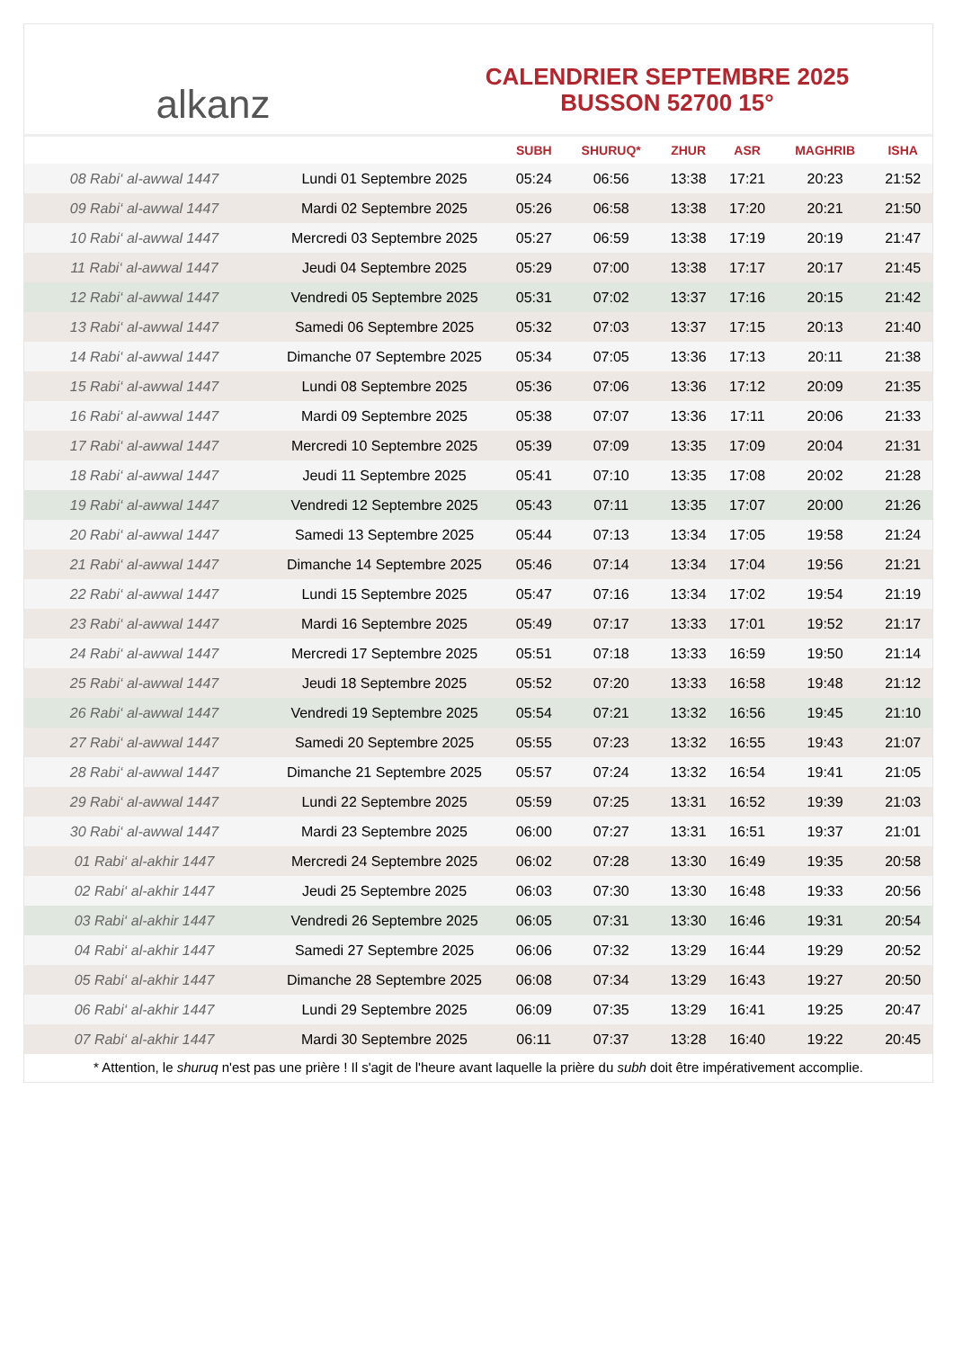alkanz
CALENDRIER SEPTEMBRE 2025
BUSSON 52700 15°
| | | SUBH | SHURUQ* | ZHUR | ASR | MAGHRIB | ISHA |
| --- | --- | --- | --- | --- | --- | --- | --- |
| 08 Rabi‘ al-awwal 1447 | Lundi 01 Septembre 2025 | 05:24 | 06:56 | 13:38 | 17:21 | 20:23 | 21:52 |
| 09 Rabi‘ al-awwal 1447 | Mardi 02 Septembre 2025 | 05:26 | 06:58 | 13:38 | 17:20 | 20:21 | 21:50 |
| 10 Rabi‘ al-awwal 1447 | Mercredi 03 Septembre 2025 | 05:27 | 06:59 | 13:38 | 17:19 | 20:19 | 21:47 |
| 11 Rabi‘ al-awwal 1447 | Jeudi 04 Septembre 2025 | 05:29 | 07:00 | 13:38 | 17:17 | 20:17 | 21:45 |
| 12 Rabi‘ al-awwal 1447 | Vendredi 05 Septembre 2025 | 05:31 | 07:02 | 13:37 | 17:16 | 20:15 | 21:42 |
| 13 Rabi‘ al-awwal 1447 | Samedi 06 Septembre 2025 | 05:32 | 07:03 | 13:37 | 17:15 | 20:13 | 21:40 |
| 14 Rabi‘ al-awwal 1447 | Dimanche 07 Septembre 2025 | 05:34 | 07:05 | 13:36 | 17:13 | 20:11 | 21:38 |
| 15 Rabi‘ al-awwal 1447 | Lundi 08 Septembre 2025 | 05:36 | 07:06 | 13:36 | 17:12 | 20:09 | 21:35 |
| 16 Rabi‘ al-awwal 1447 | Mardi 09 Septembre 2025 | 05:38 | 07:07 | 13:36 | 17:11 | 20:06 | 21:33 |
| 17 Rabi‘ al-awwal 1447 | Mercredi 10 Septembre 2025 | 05:39 | 07:09 | 13:35 | 17:09 | 20:04 | 21:31 |
| 18 Rabi‘ al-awwal 1447 | Jeudi 11 Septembre 2025 | 05:41 | 07:10 | 13:35 | 17:08 | 20:02 | 21:28 |
| 19 Rabi‘ al-awwal 1447 | Vendredi 12 Septembre 2025 | 05:43 | 07:11 | 13:35 | 17:07 | 20:00 | 21:26 |
| 20 Rabi‘ al-awwal 1447 | Samedi 13 Septembre 2025 | 05:44 | 07:13 | 13:34 | 17:05 | 19:58 | 21:24 |
| 21 Rabi‘ al-awwal 1447 | Dimanche 14 Septembre 2025 | 05:46 | 07:14 | 13:34 | 17:04 | 19:56 | 21:21 |
| 22 Rabi‘ al-awwal 1447 | Lundi 15 Septembre 2025 | 05:47 | 07:16 | 13:34 | 17:02 | 19:54 | 21:19 |
| 23 Rabi‘ al-awwal 1447 | Mardi 16 Septembre 2025 | 05:49 | 07:17 | 13:33 | 17:01 | 19:52 | 21:17 |
| 24 Rabi‘ al-awwal 1447 | Mercredi 17 Septembre 2025 | 05:51 | 07:18 | 13:33 | 16:59 | 19:50 | 21:14 |
| 25 Rabi‘ al-awwal 1447 | Jeudi 18 Septembre 2025 | 05:52 | 07:20 | 13:33 | 16:58 | 19:48 | 21:12 |
| 26 Rabi‘ al-awwal 1447 | Vendredi 19 Septembre 2025 | 05:54 | 07:21 | 13:32 | 16:56 | 19:45 | 21:10 |
| 27 Rabi‘ al-awwal 1447 | Samedi 20 Septembre 2025 | 05:55 | 07:23 | 13:32 | 16:55 | 19:43 | 21:07 |
| 28 Rabi‘ al-awwal 1447 | Dimanche 21 Septembre 2025 | 05:57 | 07:24 | 13:32 | 16:54 | 19:41 | 21:05 |
| 29 Rabi‘ al-awwal 1447 | Lundi 22 Septembre 2025 | 05:59 | 07:25 | 13:31 | 16:52 | 19:39 | 21:03 |
| 30 Rabi‘ al-awwal 1447 | Mardi 23 Septembre 2025 | 06:00 | 07:27 | 13:31 | 16:51 | 19:37 | 21:01 |
| 01 Rabi‘ al-akhir 1447 | Mercredi 24 Septembre 2025 | 06:02 | 07:28 | 13:30 | 16:49 | 19:35 | 20:58 |
| 02 Rabi‘ al-akhir 1447 | Jeudi 25 Septembre 2025 | 06:03 | 07:30 | 13:30 | 16:48 | 19:33 | 20:56 |
| 03 Rabi‘ al-akhir 1447 | Vendredi 26 Septembre 2025 | 06:05 | 07:31 | 13:30 | 16:46 | 19:31 | 20:54 |
| 04 Rabi‘ al-akhir 1447 | Samedi 27 Septembre 2025 | 06:06 | 07:32 | 13:29 | 16:44 | 19:29 | 20:52 |
| 05 Rabi‘ al-akhir 1447 | Dimanche 28 Septembre 2025 | 06:08 | 07:34 | 13:29 | 16:43 | 19:27 | 20:50 |
| 06 Rabi‘ al-akhir 1447 | Lundi 29 Septembre 2025 | 06:09 | 07:35 | 13:29 | 16:41 | 19:25 | 20:47 |
| 07 Rabi‘ al-akhir 1447 | Mardi 30 Septembre 2025 | 06:11 | 07:37 | 13:28 | 16:40 | 19:22 | 20:45 |
* Attention, le shuruq n'est pas une prière ! Il s'agit de l'heure avant laquelle la prière du subh doit être impérativement accomplie.